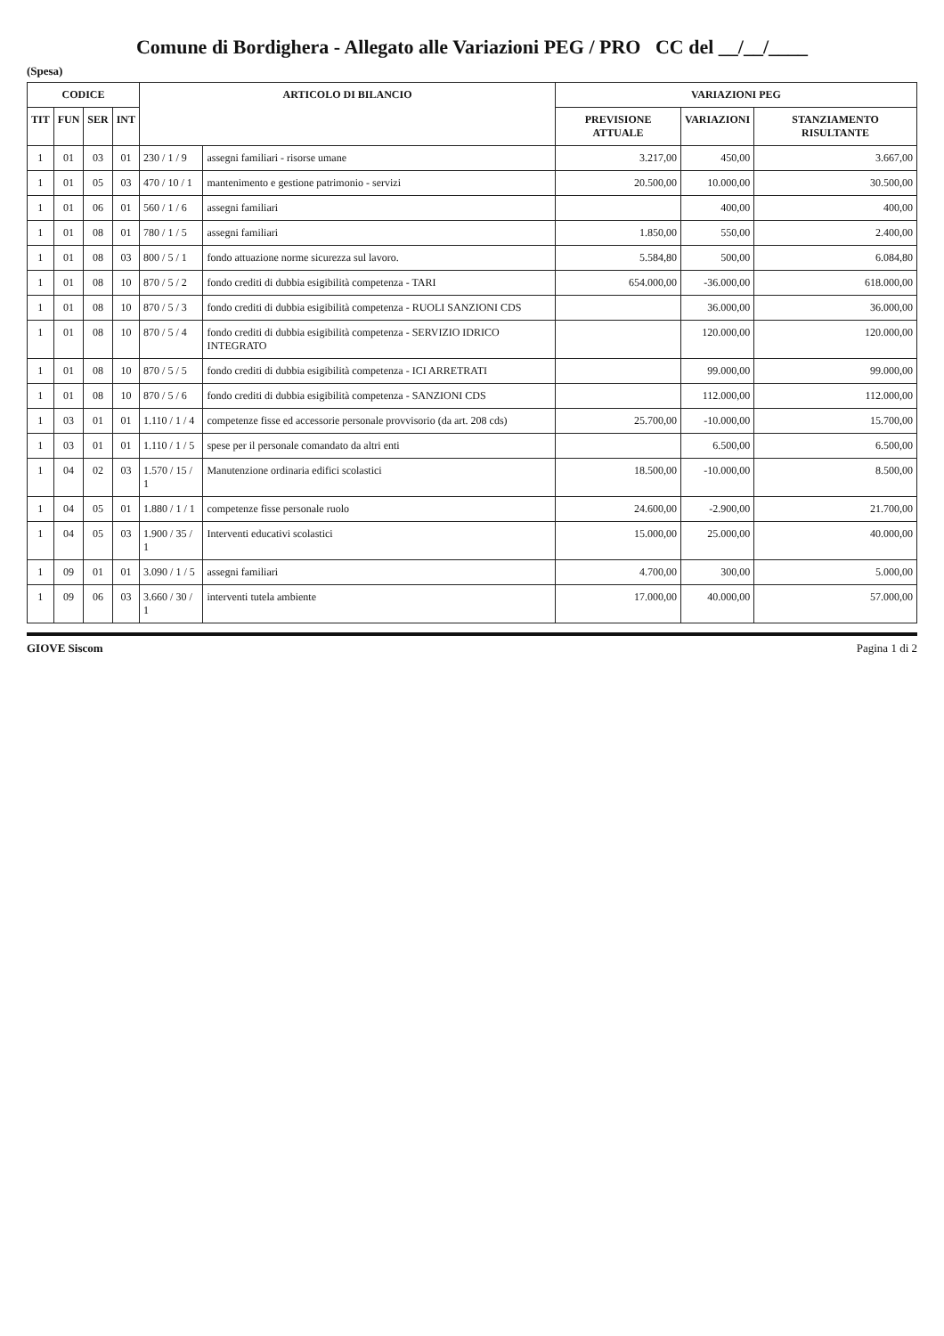Comune di Bordighera - Allegato alle Variazioni PEG / PRO CC del __/__/____
(Spesa)
| CODICE | | | | ARTICOLO DI BILANCIO | | VARIAZIONI PEG | | |
| --- | --- | --- | --- | --- | --- | --- | --- | --- |
| TIT | FUN | SER | INT | | | PREVISIONE ATTUALE | VARIAZIONI | STANZIAMENTO RISULTANTE |
| 1 | 01 | 03 | 01 | 230 / 1 / 9 | assegni familiari - risorse umane | 3.217,00 | 450,00 | 3.667,00 |
| 1 | 01 | 05 | 03 | 470 / 10 / 1 | mantenimento e gestione patrimonio - servizi | 20.500,00 | 10.000,00 | 30.500,00 |
| 1 | 01 | 06 | 01 | 560 / 1 / 6 | assegni familiari | | 400,00 | 400,00 |
| 1 | 01 | 08 | 01 | 780 / 1 / 5 | assegni familiari | 1.850,00 | 550,00 | 2.400,00 |
| 1 | 01 | 08 | 03 | 800 / 5 / 1 | fondo attuazione norme sicurezza sul lavoro. | 5.584,80 | 500,00 | 6.084,80 |
| 1 | 01 | 08 | 10 | 870 / 5 / 2 | fondo crediti di dubbia esigibilità competenza - TARI | 654.000,00 | -36.000,00 | 618.000,00 |
| 1 | 01 | 08 | 10 | 870 / 5 / 3 | fondo crediti di dubbia esigibilità competenza - RUOLI SANZIONI CDS | | 36.000,00 | 36.000,00 |
| 1 | 01 | 08 | 10 | 870 / 5 / 4 | fondo crediti di dubbia esigibilità competenza - SERVIZIO IDRICO INTEGRATO | | 120.000,00 | 120.000,00 |
| 1 | 01 | 08 | 10 | 870 / 5 / 5 | fondo crediti di dubbia esigibilità competenza - ICI ARRETRATI | | 99.000,00 | 99.000,00 |
| 1 | 01 | 08 | 10 | 870 / 5 / 6 | fondo crediti di dubbia esigibilità competenza - SANZIONI CDS | | 112.000,00 | 112.000,00 |
| 1 | 03 | 01 | 01 | 1.110 / 1 / 4 | competenze fisse ed accessorie personale provvisorio (da art. 208 cds) | 25.700,00 | -10.000,00 | 15.700,00 |
| 1 | 03 | 01 | 01 | 1.110 / 1 / 5 | spese per il personale comandato da altri enti | | 6.500,00 | 6.500,00 |
| 1 | 04 | 02 | 03 | 1.570 / 15 / 1 | Manutenzione ordinaria edifici scolastici | 18.500,00 | -10.000,00 | 8.500,00 |
| 1 | 04 | 05 | 01 | 1.880 / 1 / 1 | competenze fisse personale ruolo | 24.600,00 | -2.900,00 | 21.700,00 |
| 1 | 04 | 05 | 03 | 1.900 / 35 / 1 | Interventi educativi scolastici | 15.000,00 | 25.000,00 | 40.000,00 |
| 1 | 09 | 01 | 01 | 3.090 / 1 / 5 | assegni familiari | 4.700,00 | 300,00 | 5.000,00 |
| 1 | 09 | 06 | 03 | 3.660 / 30 / 1 | interventi tutela ambiente | 17.000,00 | 40.000,00 | 57.000,00 |
GIOVE Siscom Pagina 1 di 2